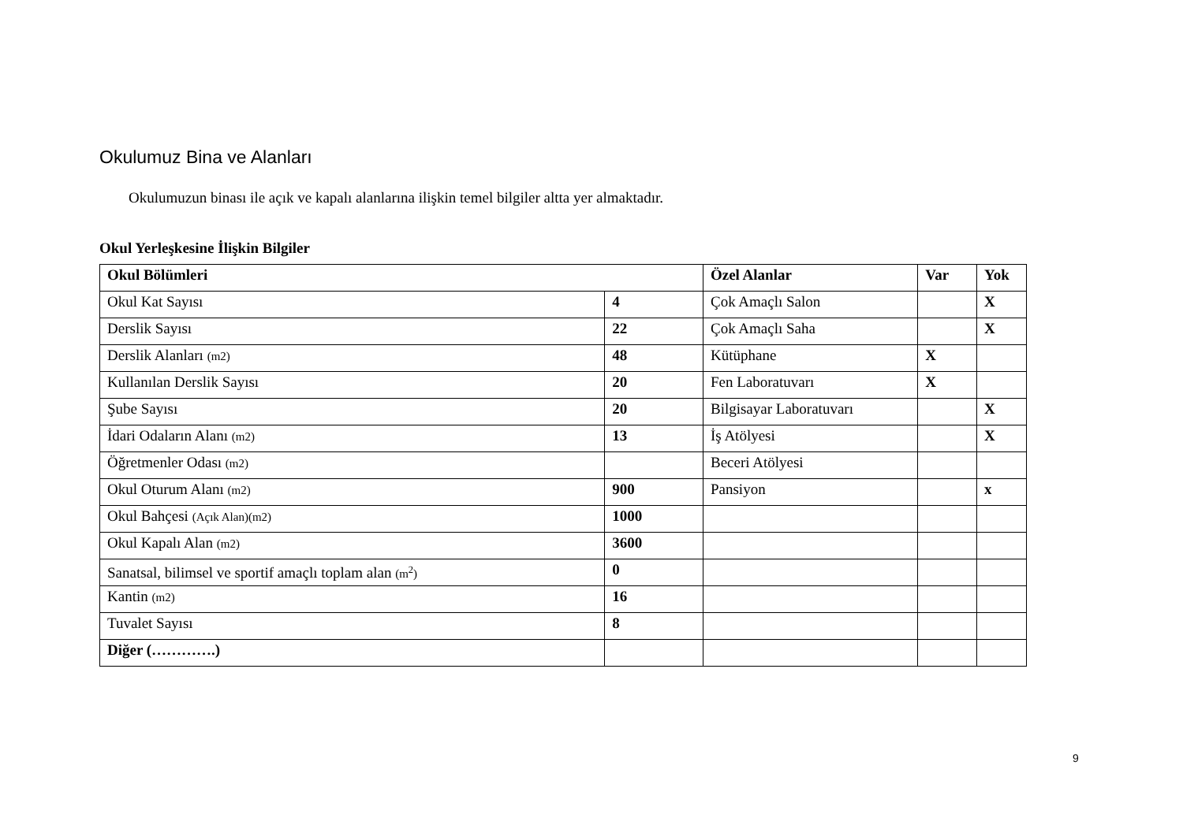Okulumuz Bina ve Alanları
Okulumuzun binası ile açık ve kapalı alanlarına ilişkin temel bilgiler altta yer almaktadır.
Okul Yerleşkesine İlişkin Bilgiler
| Okul Bölümleri | | Özel Alanlar | Var | Yok |
| --- | --- | --- | --- | --- |
| Okul Kat Sayısı | 4 | Çok Amaçlı Salon | | X |
| Derslik Sayısı | 22 | Çok Amaçlı Saha | | X |
| Derslik Alanları (m2) | 48 | Kütüphane | X | |
| Kullanılan Derslik Sayısı | 20 | Fen Laboratuvarı | X | |
| Şube Sayısı | 20 | Bilgisayar Laboratuvarı | | X |
| İdari Odaların Alanı (m2) | 13 | İş Atölyesi | | X |
| Öğretmenler Odası (m2) | | Beceri Atölyesi | | |
| Okul Oturum Alanı (m2) | 900 | Pansiyon | | x |
| Okul Bahçesi (Açık Alan)(m2) | 1000 | | | |
| Okul Kapalı Alan (m2) | 3600 | | | |
| Sanatsal, bilimsel ve sportif amaçlı toplam alan (m<sup>2</sup>) | 0 | | | |
| Kantin (m2) | 16 | | | |
| Tuvalet Sayısı | 8 | | | |
| Diğer (………….) | | | | |
9